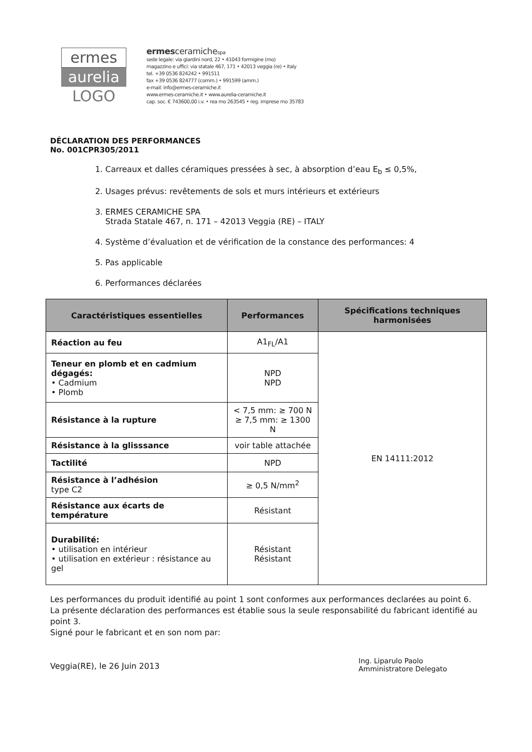ermes
aurelia
LOGO
ermes ceramichespa
sede legale: via giardini nord, 22 • 41043 formigine (mo)
magazzino e uffici: via statale 467, 171 • 42013 veggia (re) • italy
tel. +39 0536 824242 • 991511
fax +39 0536 824777 (comm.) • 991599 (amm.)
e-mail: info@ermes-ceramiche.it
www.ermes-ceramiche.it • www.aurelia-ceramiche.it
cap. soc. € 743600,00 i.v. • rea mo 263545 • reg. imprese mo 35783
DÉCLARATION DES PERFORMANCES
No. 001CPR305/2011
1. Carreaux et dalles céramiques pressées à sec, à absorption d’eau E<sub>b</sub> ≤ 0,5%,
2. Usages prévus: revêtements de sols et murs intérieurs et extérieurs
3. ERMES CERAMICHE SPA
Strada Statale 467, n. 171 – 42013 Veggia (RE) – ITALY
4. Système d’évaluation et de vérification de la constance des performances: 4
5. Pas applicable
6. Performances déclarées
| Caractéristiques essentielles | Performances | Spécifications techniques harmonisées |
| --- | --- | --- |
| Réaction au feu | A1<sub>FL</sub>/A1 | EN 14111:2012 |
| Teneur en plomb et en cadmium dégagés: • Cadmium • Plomb | NPD NPD | |
| Résistance à la rupture | < 7,5 mm: ≥ 700 N ≥ 7,5 mm: ≥ 1300 N | |
| Résistance à la glisssance | voir table attachée | |
| Tactilité | NPD | |
| Résistance à l’adhésion type C2 | ≥ 0,5 N/mm<sup>2</sup> | |
| Résistance aux écarts de température | Résistant | |
| Durabilité: • utilisation en intérieur • utilisation en extérieur : résistance au gel | Résistant Résistant | |
Les performances du produit identifié au point 1 sont conformes aux performances declarées au point 6.
La présente déclaration des performances est établie sous la seule responsabilité du fabricant identifié au point 3.
Signé pour le fabricant et en son nom par:
Veggia(RE), le 26 Juin 2013
Ing. Liparulo Paolo
Amministratore Delegato